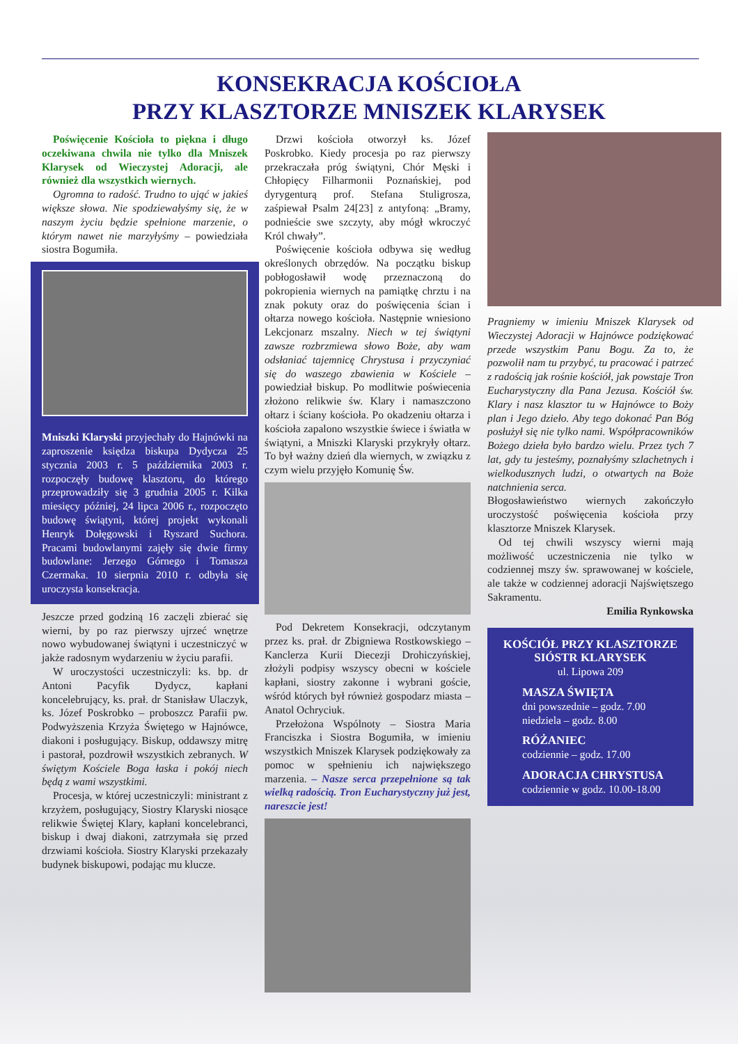KONSEKRACJA KOŚCIOŁA
PRZY KLASZTORZE MNISZEK KLARYSEK
Poświęcenie Kościoła to piękna i długo oczekiwana chwila nie tylko dla Mniszek Klarysek od Wieczystej Adoracji, ale również dla wszystkich wiernych.
Ogromna to radość. Trudno to ująć w jakieś większe słowa. Nie spodziewałyśmy się, że w naszym życiu będzie spełnione marzenie, o którym nawet nie marzyłyśmy – powiedziała siostra Bogumiła.
Mniszki Klaryski przyjechały do Hajnówki na zaproszenie księdza biskupa Dydycza 25 stycznia 2003 r. 5 października 2003 r. rozpoczęły budowę klasztoru, do którego przeprowadziły się 3 grudnia 2005 r. Kilka miesięcy później, 24 lipca 2006 r., rozpoczęto budowę świątyni, której projekt wykonali Henryk Dołęgowski i Ryszard Suchora. Pracami budowlanymi zajęły się dwie firmy budowlane: Jerzego Górnego i Tomasza Czermaka. 10 sierpnia 2010 r. odbyła się uroczysta konsekracja.
Jeszcze przed godziną 16 zaczęli zbierać się wierni, by po raz pierwszy ujrzeć wnętrze nowo wybudowanej świątyni i uczestniczyć w jakże radosnym wydarzeniu w życiu parafii.
W uroczystości uczestniczyli: ks. bp. dr Antoni Pacyfik Dydycz, kapłani koncelebrujący, ks. prał. dr Stanisław Ulaczyk, ks. Józef Poskrobko – proboszcz Parafii pw. Podwyższenia Krzyża Świętego w Hajnówce, diakoni i posługujący. Biskup, oddawszy mitrę i pastorał, pozdrowił wszystkich zebranych. W świętym Kościele Boga łaska i pokój niech będą z wami wszystkimi.
Procesja, w której uczestniczyli: ministrant z krzyżem, posługujący, Siostry Klaryski niosące relikwie Świętej Klary, kapłani koncelebranci, biskup i dwaj diakoni, zatrzymała się przed drzwiami kościoła. Siostry Klaryski przekazały budynek biskupowi, podając mu klucze.
Drzwi kościoła otworzył ks. Józef Poskrobko. Kiedy procesja po raz pierwszy przekraczała próg świątyni, Chór Męski i Chłopięcy Filharmonii Poznańskiej, pod dyrygenturą prof. Stefana Stuligrosza, zaśpiewał Psalm 24[23] z antyfoną: „Bramy, podnieście swe szczyty, aby mógł wkroczyć Król chwały”.
Poświęcenie kościoła odbywa się według określonych obrzędów. Na początku biskup pobłogosławił wodę przeznaczoną do pokropienia wiernych na pamiątkę chrztu i na znak pokuty oraz do poświęcenia ścian i ołtarza nowego kościoła. Następnie wniesiono Lekcjonarz mszalny. Niech w tej świątyni zawsze rozbrzmiewa słowo Boże, aby wam odsłaniać tajemnicę Chrystusa i przyczyniać się do waszego zbawienia w Kościele – powiedział biskup. Po modlitwie poświecenia złożono relikwie św. Klary i namaszczono ołtarz i ściany kościoła. Po okadzeniu ołtarza i kościoła zapalono wszystkie świece i światła w świątyni, a Mniszki Klaryski przykryły ołtarz. To był ważny dzień dla wiernych, w związku z czym wielu przyjęło Komunię Św.
Pod Dekretem Konsekracji, odczytanym przez ks. prał. dr Zbigniewa Rostkowskiego – Kanclerza Kurii Diecezji Drohiczyńskiej, złożyli podpisy wszyscy obecni w kościele kapłani, siostry zakonne i wybrani goście, wśród których był również gospodarz miasta – Anatol Ochryciuk.
Przełożona Wspólnoty – Siostra Maria Franciszka i Siostra Bogumiła, w imieniu wszystkich Mniszek Klarysek podziękowały za pomoc w spełnieniu ich największego marzenia. – Nasze serca przepełnione są tak wielką radością. Tron Eucharystyczny już jest, nareszcie jest!
Pragniemy w imieniu Mniszek Klarysek od Wieczystej Adoracji w Hajnówce podziękować przede wszystkim Panu Bogu. Za to, że pozwolił nam tu przybyć, tu pracować i patrzeć z radością jak rośnie kościół, jak powstaje Tron Eucharystyczny dla Pana Jezusa. Kościół św. Klary i nasz klasztor tu w Hajnówce to Boży plan i Jego dzieło. Aby tego dokonać Pan Bóg posłużył się nie tylko nami. Współpracowników Bożego dzieła było bardzo wielu. Przez tych 7 lat, gdy tu jesteśmy, poznałyśmy szlachetnych i wielkodusznych ludzi, o otwartych na Boże natchnienia serca.
Błogosławieństwo wiernych zakończyło uroczystość poświęcenia kościoła przy klasztorze Mniszek Klarysek.
Od tej chwili wszyscy wierni mają możliwość uczestniczenia nie tylko w codziennej mszy św. sprawowanej w kościele, ale także w codziennej adoracji Najświętszego Sakramentu.
Emilia Rynkowska
KOŚCIÓŁ PRZY KLASZTORZE SIÓSTR KLARYSEK
ul. Lipowa 209
MASZA ŚWIĘTA
dni powszednie – godz. 7.00
niedziela – godz. 8.00
RÓŻANIEC
codziennie – godz. 17.00
ADORACJA CHRYSTUSA
codziennie w godz. 10.00-18.00